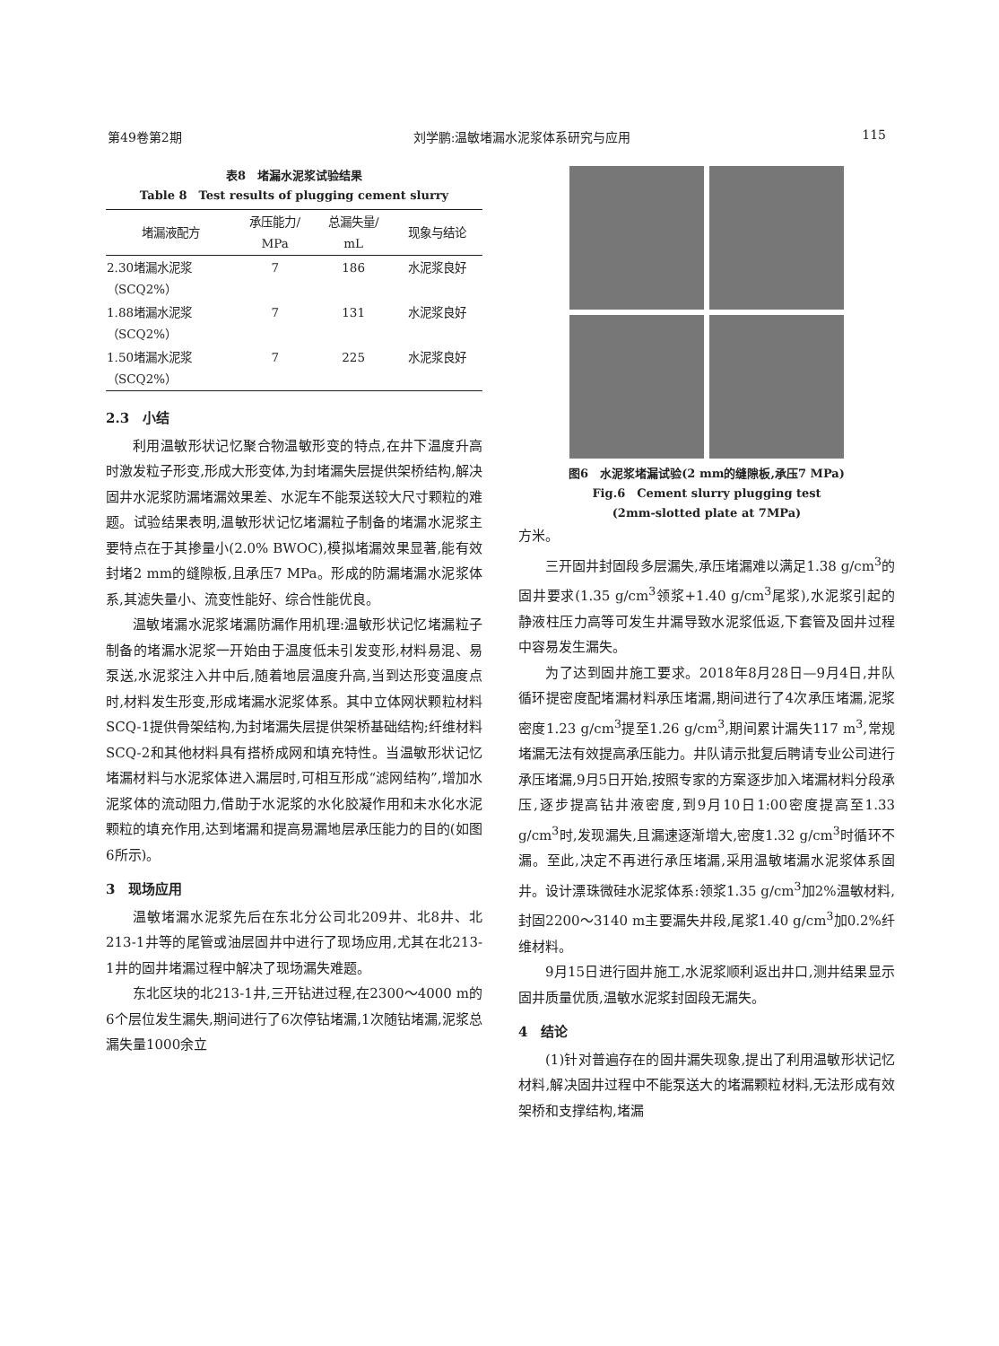第49卷第2期 刘学鹏:温敏堵漏水泥浆体系研究与应用 115
表8　堵漏水泥浆试验结果
Table 8　Test results of plugging cement slurry
| 堵漏液配方 | 承压能力/ MPa | 总漏失量/ mL | 现象与结论 |
| --- | --- | --- | --- |
| 2.30堵漏水泥浆 （SCQ2%） | 7 | 186 | 水泥浆良好 |
| 1.88堵漏水泥浆 （SCQ2%） | 7 | 131 | 水泥浆良好 |
| 1.50堵漏水泥浆 （SCQ2%） | 7 | 225 | 水泥浆良好 |
2.3　小结
利用温敏形状记忆聚合物温敏形变的特点,在井下温度升高时激发粒子形变,形成大形变体,为封堵漏失层提供架桥结构,解决固井水泥浆防漏堵漏效果差、水泥车不能泵送较大尺寸颗粒的难题。试验结果表明,温敏形状记忆堵漏粒子制备的堵漏水泥浆主要特点在于其掺量小(2.0% BWOC),模拟堵漏效果显著,能有效封堵2 mm的缝隙板,且承压7 MPa。形成的防漏堵漏水泥浆体系,其滤失量小、流变性能好、综合性能优良。
温敏堵漏水泥浆堵漏防漏作用机理:温敏形状记忆堵漏粒子制备的堵漏水泥浆一开始由于温度低未引发变形,材料易混、易泵送,水泥浆注入井中后,随着地层温度升高,当到达形变温度点时,材料发生形变,形成堵漏水泥浆体系。其中立体网状颗粒材料SCQ-1提供骨架结构,为封堵漏失层提供架桥基础结构;纤维材料SCQ-2和其他材料具有搭桥成网和填充特性。当温敏形状记忆堵漏材料与水泥浆体进入漏层时,可相互形成“滤网结构”,增加水泥浆体的流动阻力,借助于水泥浆的水化胶凝作用和未水化水泥颗粒的填充作用,达到堵漏和提高易漏地层承压能力的目的(如图6所示)。
3　现场应用
温敏堵漏水泥浆先后在东北分公司北209井、北8井、北213-1井等的尾管或油层固井中进行了现场应用,尤其在北213-1井的固井堵漏过程中解决了现场漏失难题。
东北区块的北213-1井,三开钻进过程,在2300～4000 m的6个层位发生漏失,期间进行了6次停钻堵漏,1次随钻堵漏,泥浆总漏失量1000余立
图6　水泥浆堵漏试验(2 mm的缝隙板,承压7 MPa)
Fig.6　Cement slurry plugging test
(2mm-slotted plate at 7MPa)
方米。
三开固井封固段多层漏失,承压堵漏难以满足1.38 g/cm<sup>3</sup>的固井要求(1.35 g/cm<sup>3</sup>领浆+1.40 g/cm<sup>3</sup>尾浆),水泥浆引起的静液柱压力高等可发生井漏导致水泥浆低返,下套管及固井过程中容易发生漏失。
为了达到固井施工要求。2018年8月28日—9月4日,井队循环提密度配堵漏材料承压堵漏,期间进行了4次承压堵漏,泥浆密度1.23 g/cm<sup>3</sup>提至1.26 g/cm<sup>3</sup>,期间累计漏失117 m<sup>3</sup>,常规堵漏无法有效提高承压能力。井队请示批复后聘请专业公司进行承压堵漏,9月5日开始,按照专家的方案逐步加入堵漏材料分段承压,逐步提高钻井液密度,到9月10日1:00密度提高至1.33 g/cm<sup>3</sup>时,发现漏失,且漏速逐渐增大,密度1.32 g/cm<sup>3</sup>时循环不漏。至此,决定不再进行承压堵漏,采用温敏堵漏水泥浆体系固井。设计漂珠微硅水泥浆体系:领浆1.35 g/cm<sup>3</sup>加2%温敏材料,封固2200～3140 m主要漏失井段,尾浆1.40 g/cm<sup>3</sup>加0.2%纤维材料。
9月15日进行固井施工,水泥浆顺利返出井口,测井结果显示固井质量优质,温敏水泥浆封固段无漏失。
4　结论
(1)针对普遍存在的固井漏失现象,提出了利用温敏形状记忆材料,解决固井过程中不能泵送大的堵漏颗粒材料,无法形成有效架桥和支撑结构,堵漏